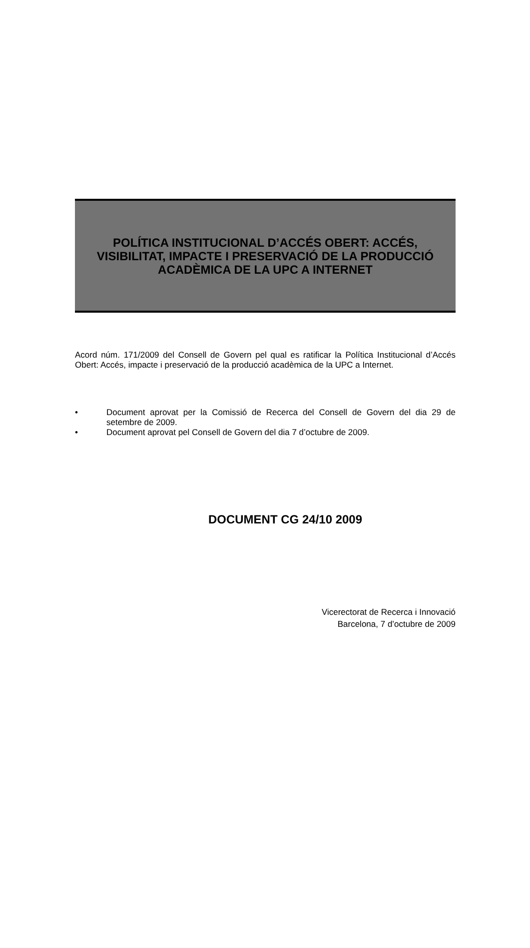POLÍTICA INSTITUCIONAL D’ACCÉS OBERT: ACCÉS, VISIBILITAT, IMPACTE I PRESERVACIÓ DE LA PRODUCCIÓ ACADÈMICA DE LA UPC A INTERNET
Acord núm. 171/2009 del Consell de Govern pel qual es ratificar la Política Institucional d’Accés Obert: Accés, impacte i preservació de la producció acadèmica de la UPC a Internet.
• Document aprovat per la Comissió de Recerca del Consell de Govern del dia 29 de setembre de 2009.
• Document aprovat pel Consell de Govern del dia 7 d’octubre de 2009.
DOCUMENT CG 24/10 2009
Vicerectorat de Recerca i Innovació
Barcelona, 7 d’octubre de 2009